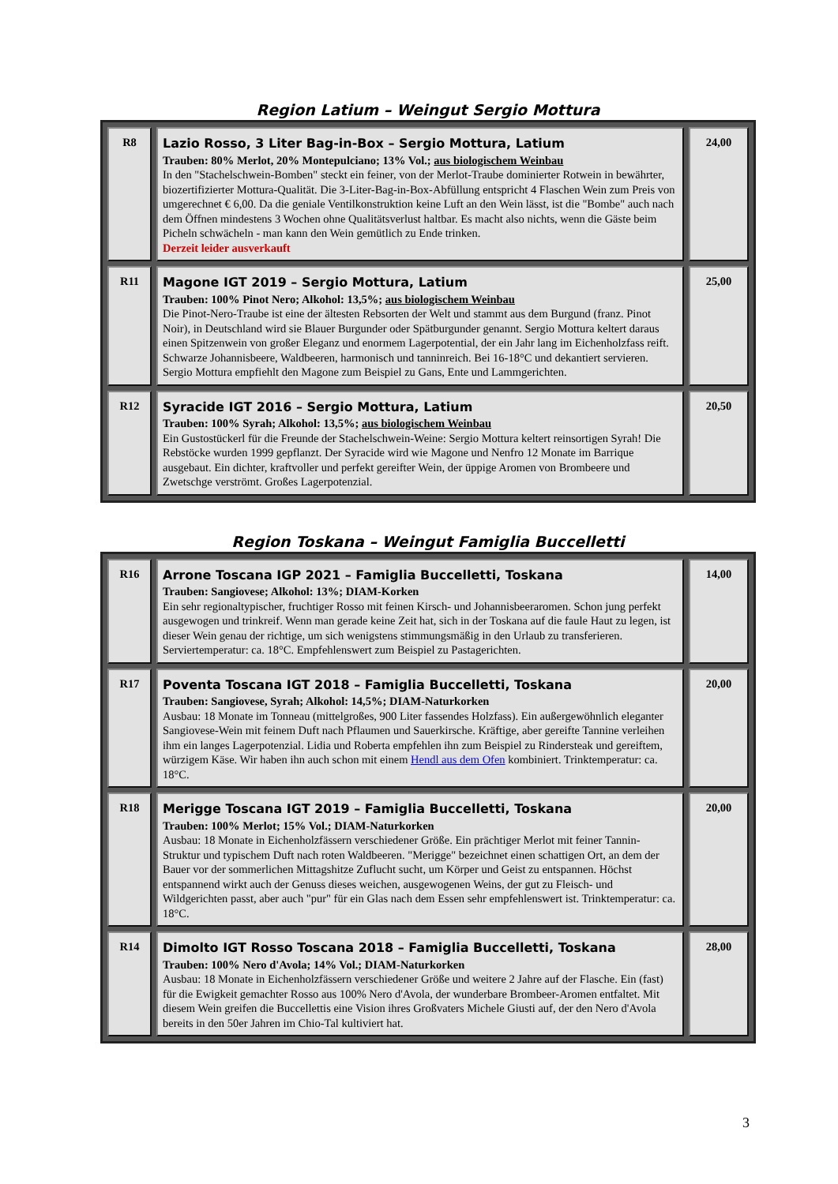Region Latium – Weingut Sergio Mottura
| R8 | Lazio Rosso, 3 Liter Bag-in-Box – Sergio Mottura, Latium Trauben: 80% Merlot, 20% Montepulciano; 13% Vol.; aus biologischem Weinbau In den "Stachelschwein-Bomben" steckt ein feiner, von der Merlot-Traube dominierter Rotwein in bewährter, biozertifizierter Mottura-Qualität. Die 3-Liter-Bag-in-Box-Abfüllung entspricht 4 Flaschen Wein zum Preis von umgerechnet € 6,00. Da die geniale Ventilkonstruktion keine Luft an den Wein lässt, ist die "Bombe" auch nach dem Öffnen mindestens 3 Wochen ohne Qualitätsverlust haltbar. Es macht also nichts, wenn die Gäste beim Picheln schwächeln - man kann den Wein gemütlich zu Ende trinken. Derzeit leider ausverkauft | 24,00 |
| R11 | Magone IGT 2019 – Sergio Mottura, Latium Trauben: 100% Pinot Nero; Alkohol: 13,5%; aus biologischem Weinbau Die Pinot-Nero-Traube ist eine der ältesten Rebsorten der Welt und stammt aus dem Burgund (franz. Pinot Noir), in Deutschland wird sie Blauer Burgunder oder Spätburgunder genannt. Sergio Mottura keltert daraus einen Spitzenwein von großer Eleganz und enormem Lagerpotential, der ein Jahr lang im Eichenholzfass reift. Schwarze Johannisbeere, Waldbeeren, harmonisch und tanninreich. Bei 16-18°C und dekantiert servieren. Sergio Mottura empfiehlt den Magone zum Beispiel zu Gans, Ente und Lammgerichten. | 25,00 |
| R12 | Syracide IGT 2016 – Sergio Mottura, Latium Trauben: 100% Syrah; Alkohol: 13,5%; aus biologischem Weinbau Ein Gustostückerl für die Freunde der Stachelschwein-Weine: Sergio Mottura keltert reinsortigen Syrah! Die Rebstöcke wurden 1999 gepflanzt. Der Syracide wird wie Magone und Nenfro 12 Monate im Barrique ausgebaut. Ein dichter, kraftvoller und perfekt gereifter Wein, der üppige Aromen von Brombeere und Zwetschge verströmt. Großes Lagerpotenzial. | 20,50 |
Region Toskana – Weingut Famiglia Buccelletti
| R16 | Arrone Toscana IGP 2021 – Famiglia Buccelletti, Toskana Trauben: Sangiovese; Alkohol: 13%; DIAM-Korken Ein sehr regionaltypischer, fruchtiger Rosso mit feinen Kirsch- und Johannisbeeraromen. Schon jung perfekt ausgewogen und trinkreif. Wenn man gerade keine Zeit hat, sich in der Toskana auf die faule Haut zu legen, ist dieser Wein genau der richtige, um sich wenigstens stimmungsmäßig in den Urlaub zu transferieren. Serviertemperatur: ca. 18°C. Empfehlenswert zum Beispiel zu Pastagerichten. | 14,00 |
| R17 | Poventa Toscana IGT 2018 – Famiglia Buccelletti, Toskana Trauben: Sangiovese, Syrah; Alkohol: 14,5%; DIAM-Naturkorken Ausbau: 18 Monate im Tonneau (mittelgroßes, 900 Liter fassendes Holzfass). Ein außergewöhnlich eleganter Sangiovese-Wein mit feinem Duft nach Pflaumen und Sauerkirsche. Kräftige, aber gereifte Tannine verleihen ihm ein langes Lagerpotenzial. Lidia und Roberta empfehlen ihn zum Beispiel zu Rindersteak und gereiftem, würzigem Käse. Wir haben ihn auch schon mit einem Hendl aus dem Ofen kombiniert. Trinktemperatur: ca. 18°C. | 20,00 |
| R18 | Merigge Toscana IGT 2019 – Famiglia Buccelletti, Toskana Trauben: 100% Merlot; 15% Vol.; DIAM-Naturkorken Ausbau: 18 Monate in Eichenholzfässern verschiedener Größe. Ein prächtiger Merlot mit feiner Tannin-Struktur und typischem Duft nach roten Waldbeeren. "Merigge" bezeichnet einen schattigen Ort, an dem der Bauer vor der sommerlichen Mittagshitze Zuflucht sucht, um Körper und Geist zu entspannen. Höchst entspannend wirkt auch der Genuss dieses weichen, ausgewogenen Weins, der gut zu Fleisch- und Wildgerichten passt, aber auch "pur" für ein Glas nach dem Essen sehr empfehlenswert ist. Trinktemperatur: ca. 18°C. | 20,00 |
| R14 | Dimolto IGT Rosso Toscana 2018 – Famiglia Buccelletti, Toskana Trauben: 100% Nero d'Avola; 14% Vol.; DIAM-Naturkorken Ausbau: 18 Monate in Eichenholzfässern verschiedener Größe und weitere 2 Jahre auf der Flasche. Ein (fast) für die Ewigkeit gemachter Rosso aus 100% Nero d'Avola, der wunderbare Brombeer-Aromen entfaltet. Mit diesem Wein greifen die Buccellettis eine Vision ihres Großvaters Michele Giusti auf, der den Nero d'Avola bereits in den 50er Jahren im Chio-Tal kultiviert hat. | 28,00 |
3